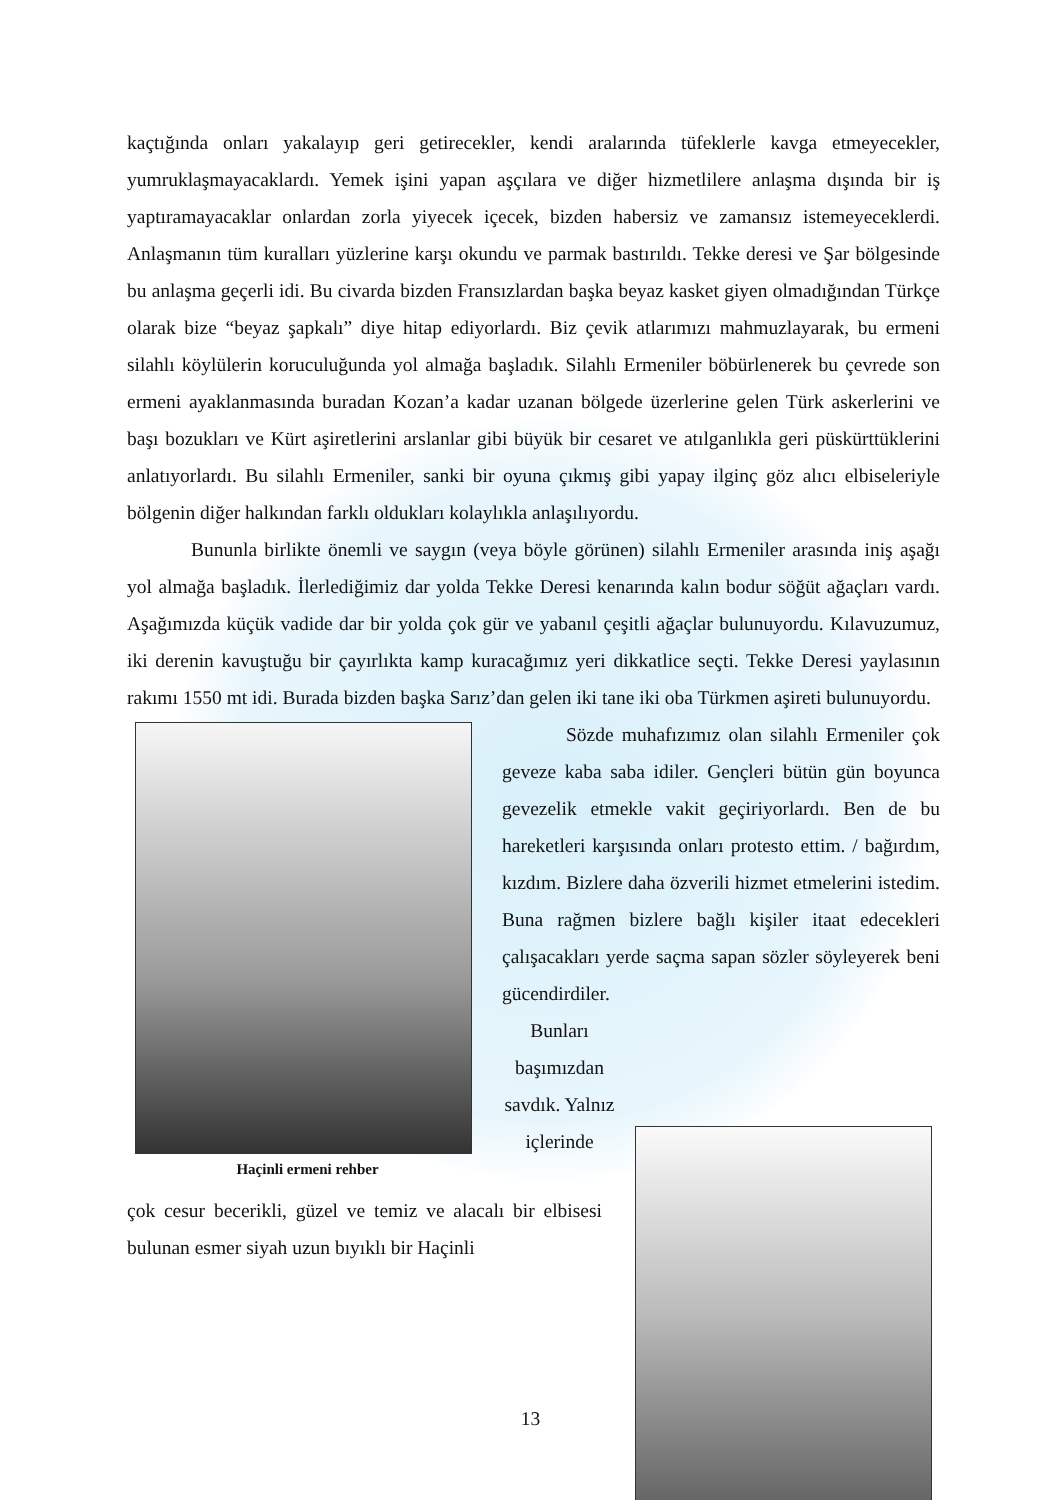kaçtığında onları yakalayıp geri getirecekler, kendi aralarında tüfeklerle kavga etmeyecekler, yumruklaşmayacaklardı. Yemek işini yapan aşçılara ve diğer hizmetlilere anlaşma dışında bir iş yaptıramayacaklar onlardan zorla yiyecek içecek, bizden habersiz ve zamansız istemeyeceklerdi. Anlaşmanın tüm kuralları yüzlerine karşı okundu ve parmak bastırıldı. Tekke deresi ve Şar bölgesinde bu anlaşma geçerli idi. Bu civarda bizden Fransızlardan başka beyaz kasket giyen olmadığından Türkçe olarak bize “beyaz şapkalı” diye hitap ediyorlardı. Biz çevik atlarımızı mahmuzlayarak, bu ermeni silahlı köylülerin koruculuğunda yol almağa başladık. Silahlı Ermeniler böbürlenerek bu çevrede son ermeni ayaklanmasında buradan Kozan’a kadar uzanan bölgede üzerlerine gelen Türk askerlerini ve başı bozukları ve Kürt aşiretlerini arslanlar gibi büyük bir cesaret ve atılganlıkla geri püskürttüklerini anlatıyorlardı. Bu silahlı Ermeniler, sanki bir oyuna çıkmış gibi yapay ilginç göz alıcı elbiseleriyle bölgenin diğer halkından farklı oldukları kolaylıkla anlaşılıyordu.
Bununla birlikte önemli ve saygın (veya böyle görünen) silahlı Ermeniler arasında iniş aşağı yol almağa başladık. İlerlediğimiz dar yolda Tekke Deresi kenarında kalın bodur söğüt ağaçları vardı. Aşağımızda küçük vadide dar bir yolda çok gür ve yabanıl çeşitli ağaçlar bulunuyordu. Kılavuzumuz, iki derenin kavuştuğu bir çayırlıkta kamp kuracağımız yeri dikkatlice seçti. Tekke Deresi yaylasının rakımı 1550 mt idi. Burada bizden başka Sarız’dan gelen iki tane iki oba Türkmen aşireti bulunuyordu.
Haçinli ermeni rehber
Sözde muhafızımız olan silahlı Ermeniler çok geveze kaba saba idiler. Gençleri bütün gün boyunca gevezelik etmekle vakit geçiriyorlardı. Ben de bu hareketleri karşısında onları protesto ettim. / bağırdım, kızdım. Bizlere daha özverili hizmet etmelerini istedim. Buna rağmen bizlere bağlı kişiler itaat edecekleri çalışacakları yerde saçma sapan sözler söyleyerek beni gücendirdiler.
Bunları başımızdan savdık. Yalnız içlerinde
çok cesur becerikli, güzel ve temiz ve alacalı bir elbisesi bulunan esmer siyah uzun bıyıklı bir Haçinli
13